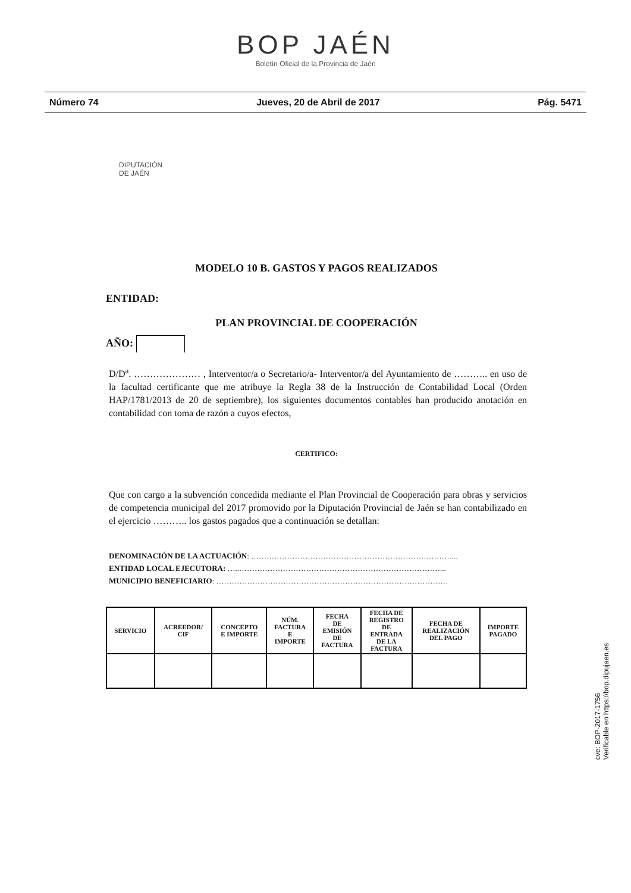BOP JAÉN
Boletín Oficial de la Provincia de Jaén
Número 74 Jueves, 20 de Abril de 2017 Pág. 5471
DIPUTACIÓN
DE JAÉN
MODELO 10 B. GASTOS Y PAGOS REALIZADOS
ENTIDAD:
PLAN PROVINCIAL DE COOPERACIÓN
AÑO:
D/D<sup>a</sup>. ………………… , Interventor/a o Secretario/a- Interventor/a del Ayuntamiento de ……….. en uso de la facultad certificante que me atribuye la Regla 38 de la Instrucción de Contabilidad Local (Orden HAP/1781/2013 de 20 de septiembre), los siguientes documentos contables han producido anotación en contabilidad con toma de razón a cuyos efectos,
CERTIFICO:
Que con cargo a la subvención concedida mediante el Plan Provincial de Cooperación para obras y servicios de competencia municipal del 2017 promovido por la Diputación Provincial de Jaén se han contabilizado en el ejercicio ……….. los gastos pagados que a continuación se detallan:
DENOMINACIÓN DE LA ACTUACIÓN: ……………………………………………………………………...
ENTIDAD LOCAL EJECUTORA: …..……………………………………………………………………...
MUNICIPIO BENEFICIARIO: ………………………………………………………………………………
| SERVICIO | ACREEDOR/ CIF | CONCEPTO E IMPORTE | NÚM. FACTURA E IMPORTE | FECHA DE EMISIÓN DE FACTURA | FECHA DE REGISTRO DE ENTRADA DE LA FACTURA | FECHA DE REALIZACIÓN DEL PAGO | IMPORTE PAGADO |
| --- | --- | --- | --- | --- | --- | --- | --- |
cve: BOP-2017-1756
Verificable en https://bop.dipujaen.es